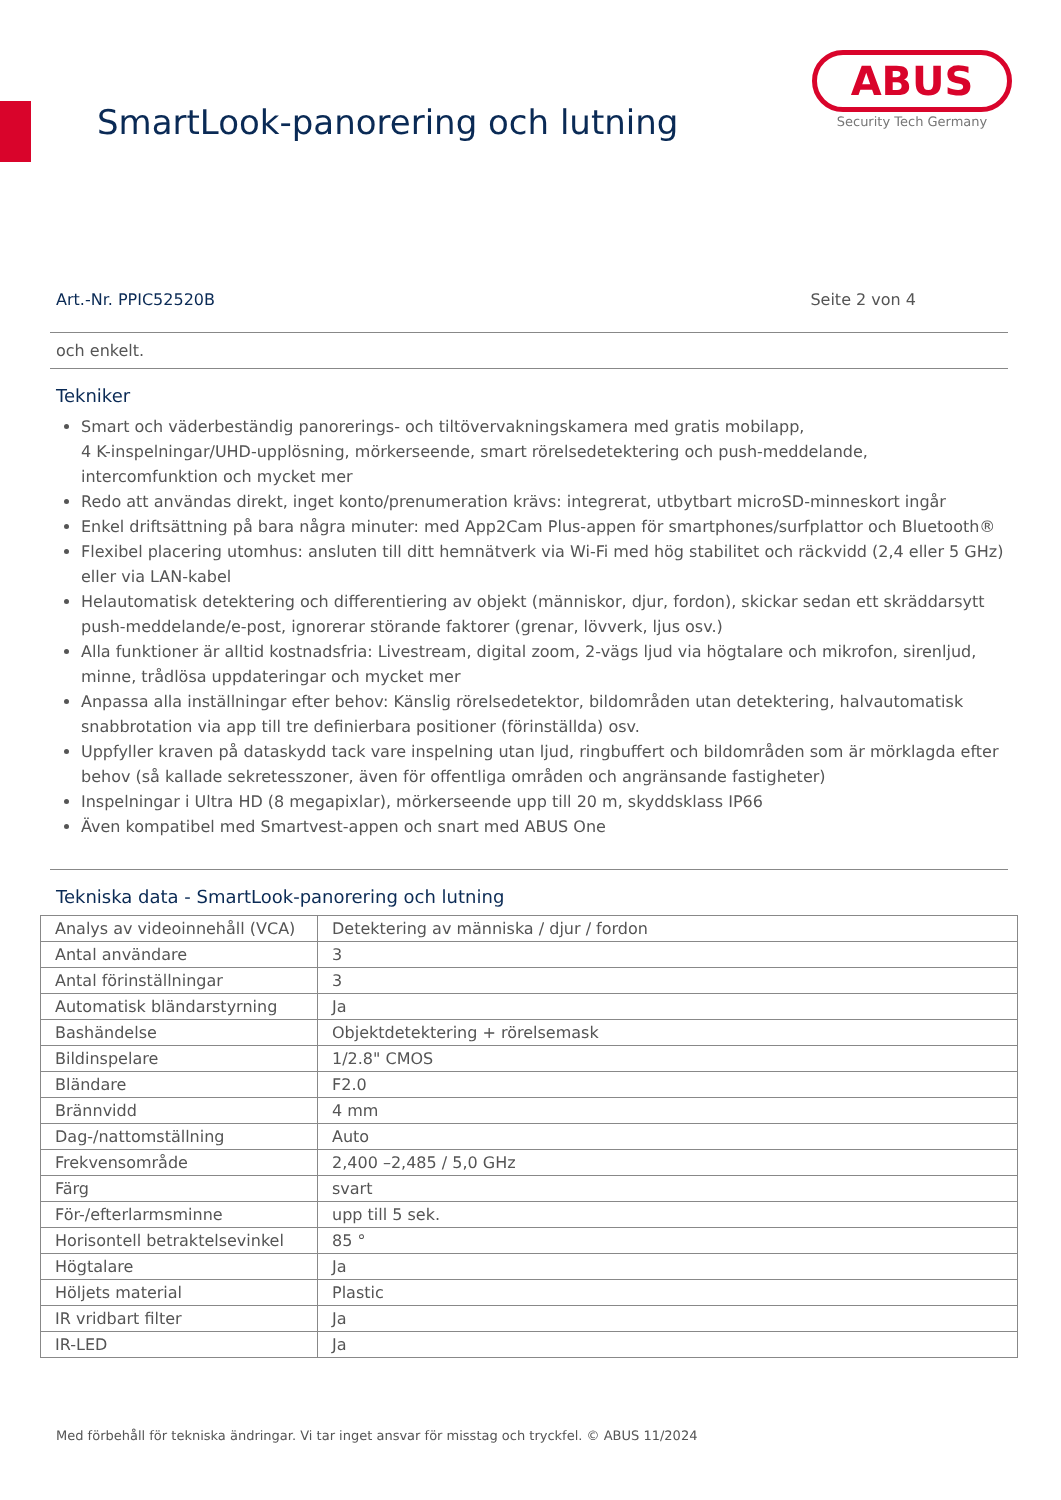SmartLook-panorering och lutning
ABUS
Security Tech Germany
Art.-Nr. PPIC52520B Seite 2 von 4
och enkelt.
Tekniker
Smart och väderbeständig panorerings- och tiltövervakningskamera med gratis mobilapp,
4 K-inspelningar/UHD-upplösning, mörkerseende, smart rörelsedetektering och push-meddelande,
intercomfunktion och mycket mer
Redo att användas direkt, inget konto/prenumeration krävs: integrerat, utbytbart microSD-minneskort ingår
Enkel driftsättning på bara några minuter: med App2Cam Plus-appen för smartphones/surfplattor och Bluetooth®
Flexibel placering utomhus: ansluten till ditt hemnätverk via Wi-Fi med hög stabilitet och räckvidd (2,4 eller 5 GHz) eller via LAN-kabel
Helautomatisk detektering och differentiering av objekt (människor, djur, fordon), skickar sedan ett skräddarsytt push-meddelande/e-post, ignorerar störande faktorer (grenar, lövverk, ljus osv.)
Alla funktioner är alltid kostnadsfria: Livestream, digital zoom, 2-vägs ljud via högtalare och mikrofon, sirenljud, minne, trådlösa uppdateringar och mycket mer
Anpassa alla inställningar efter behov: Känslig rörelsedetektor, bildområden utan detektering, halvautomatisk snabbrotation via app till tre definierbara positioner (förinställda) osv.
Uppfyller kraven på dataskydd tack vare inspelning utan ljud, ringbuffert och bildområden som är mörklagda efter behov (så kallade sekretesszoner, även för offentliga områden och angränsande fastigheter)
Inspelningar i Ultra HD (8 megapixlar), mörkerseende upp till 20 m, skyddsklass IP66
Även kompatibel med Smartvest-appen och snart med ABUS One
Tekniska data - SmartLook-panorering och lutning
| Analys av videoinnehåll (VCA) | Detektering av människa / djur / fordon |
| Antal användare | 3 |
| Antal förinställningar | 3 |
| Automatisk bländarstyrning | Ja |
| Bashändelse | Objektdetektering + rörelsemask |
| Bildinspelare | 1/2.8" CMOS |
| Bländare | F2.0 |
| Brännvidd | 4 mm |
| Dag-/nattomställning | Auto |
| Frekvensområde | 2,400 –2,485 / 5,0 GHz |
| Färg | svart |
| För-/efterlarmsminne | upp till 5 sek. |
| Horisontell betraktelsevinkel | 85 ° |
| Högtalare | Ja |
| Höljets material | Plastic |
| IR vridbart filter | Ja |
| IR-LED | Ja |
Med förbehåll för tekniska ändringar. Vi tar inget ansvar för misstag och tryckfel. © ABUS 11/2024